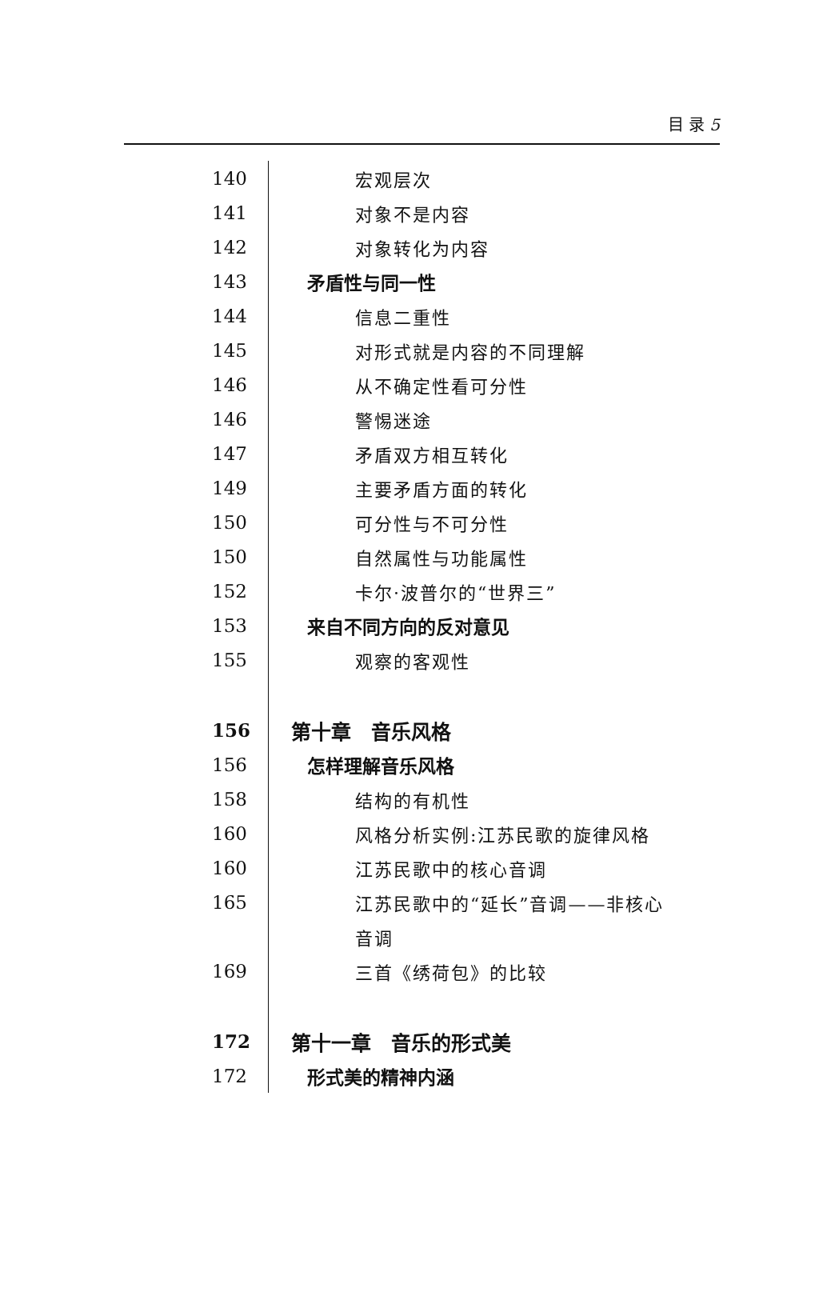目 录 5
| 140 | 宏观层次 |
| 141 | 对象不是内容 |
| 142 | 对象转化为内容 |
| 143 | 矛盾性与同一性 |
| 144 | 信息二重性 |
| 145 | 对形式就是内容的不同理解 |
| 146 | 从不确定性看可分性 |
| 146 | 警惕迷途 |
| 147 | 矛盾双方相互转化 |
| 149 | 主要矛盾方面的转化 |
| 150 | 可分性与不可分性 |
| 150 | 自然属性与功能属性 |
| 152 | 卡尔·波普尔的“世界三” |
| 153 | 来自不同方向的反对意见 |
| 155 | 观察的客观性 |
| 156 | 第十章 音乐风格 |
| 156 | 怎样理解音乐风格 |
| 158 | 结构的有机性 |
| 160 | 风格分析实例:江苏民歌的旋律风格 |
| 160 | 江苏民歌中的核心音调 |
| 165 | 江苏民歌中的“延长”音调——非核心 |
| | 音调 |
| 169 | 三首《绣荷包》的比较 |
| 172 | 第十一章 音乐的形式美 |
| 172 | 形式美的精神内涵 |